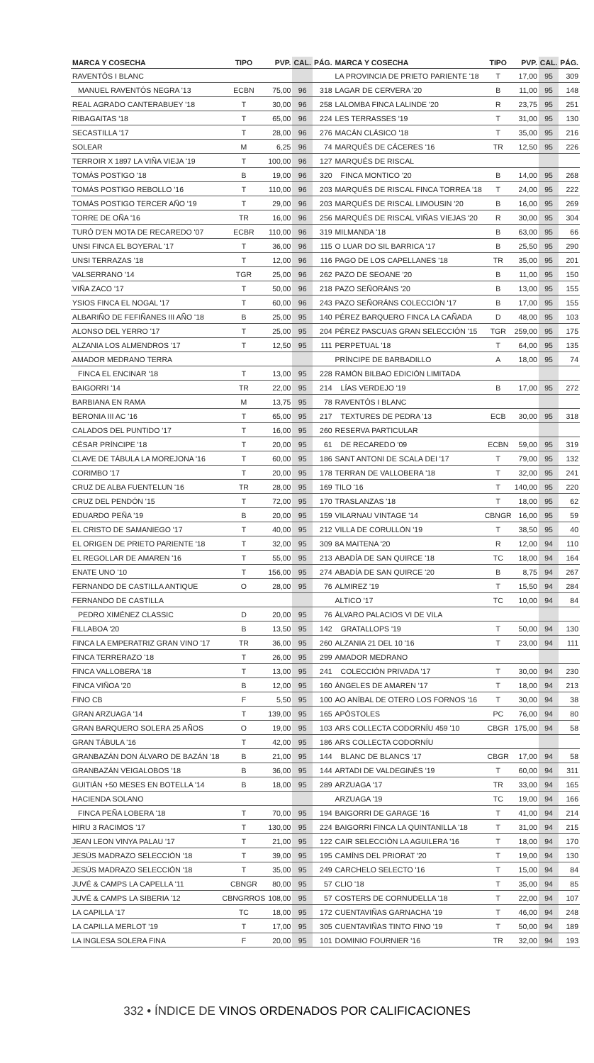| MARCA Y COSECHA | TIPO | PVP. | CAL. | PÁG. |
| --- | --- | --- | --- | --- |
| RAVENTÓS I BLANC | | | | |
| MANUEL RAVENTÓS NEGRA '13 | ECBN | 75,00 | 96 | 318 |
| REAL AGRADO CANTERABUEY '18 | T | 30,00 | 96 | 258 |
| RIBAGAITAS '18 | T | 65,00 | 96 | 224 |
| SECASTILLA '17 | T | 28,00 | 96 | 276 |
| SOLEAR | M | 6,25 | 96 | 74 |
| TERROIR X 1897 LA VIÑA VIEJA '19 | T | 100,00 | 96 | 127 |
| TOMÁS POSTIGO '18 | B | 19,00 | 96 | 320 |
| TOMÁS POSTIGO REBOLLO '16 | T | 110,00 | 96 | 203 |
| TOMÁS POSTIGO TERCER AÑO '19 | T | 29,00 | 96 | 203 |
| TORRE DE OÑA '16 | TR | 16,00 | 96 | 256 |
| TURÓ D'EN MOTA DE RECAREDO '07 | ECBR | 110,00 | 96 | 319 |
| UNSI FINCA EL BOYERAL '17 | T | 36,00 | 96 | 115 |
| UNSI TERRAZAS '18 | T | 12,00 | 96 | 116 |
| VALSERRANO '14 | TGR | 25,00 | 96 | 262 |
| VIÑA ZACO '17 | T | 50,00 | 96 | 218 |
| YSIOS FINCA EL NOGAL '17 | T | 60,00 | 96 | 243 |
| ALBARIÑO DE FEFIÑANES III AÑO '18 | B | 25,00 | 95 | 140 |
| ALONSO DEL YERRO '17 | T | 25,00 | 95 | 204 |
| ALZANIA LOS ALMENDROS '17 | T | 12,50 | 95 | 111 |
| AMADOR MEDRANO TERRA | | | | |
| FINCA EL ENCINAR '18 | T | 13,00 | 95 | 228 |
| BAIGORRI '14 | TR | 22,00 | 95 | 214 |
| BARBIANA EN RAMA | M | 13,75 | 95 | 78 |
| BERONIA III AC '16 | T | 65,00 | 95 | 217 |
| CALADOS DEL PUNTIDO '17 | T | 16,00 | 95 | 260 |
| CÉSAR PRÍNCIPE '18 | T | 20,00 | 95 | 61 |
| CLAVE DE TÁBULA LA MOREJONA '16 | T | 60,00 | 95 | 186 |
| CORIMBO '17 | T | 20,00 | 95 | 178 |
| CRUZ DE ALBA FUENTELUN '16 | TR | 28,00 | 95 | 169 |
| CRUZ DEL PENDÓN '15 | T | 72,00 | 95 | 170 |
| EDUARDO PEÑA '19 | B | 20,00 | 95 | 159 |
| EL CRISTO DE SAMANIEGO '17 | T | 40,00 | 95 | 212 |
| EL ORIGEN DE PRIETO PARIENTE '18 | T | 32,00 | 95 | 309 |
| EL REGOLLAR DE AMAREN '16 | T | 55,00 | 95 | 213 |
| ENATE UNO '10 | T | 156,00 | 95 | 274 |
| FERNANDO DE CASTILLA ANTIQUE | O | 28,00 | 95 | 76 |
| FERNANDO DE CASTILLA | | | | |
| PEDRO XIMÉNEZ CLASSIC | D | 20,00 | 95 | 76 |
| FILLABOA '20 | B | 13,50 | 95 | 142 |
| FINCA LA EMPERATRIZ GRAN VINO '17 | TR | 36,00 | 95 | 260 |
| FINCA TERRERAZO '18 | T | 26,00 | 95 | 299 |
| FINCA VALLOBERA '18 | T | 13,00 | 95 | 241 |
| FINCA VIÑOA '20 | B | 12,00 | 95 | 160 |
| FINO CB | F | 5,50 | 95 | 100 |
| GRAN ARZUAGA '14 | T | 139,00 | 95 | 165 |
| GRAN BARQUERO SOLERA 25 AÑOS | O | 19,00 | 95 | 103 |
| GRAN TÁBULA '16 | T | 42,00 | 95 | 186 |
| GRANBAZÁN DON ÁLVARO DE BAZÁN '18 | B | 21,00 | 95 | 144 |
| GRANBAZÁN VEIGALOBOS '18 | B | 36,00 | 95 | 144 |
| GUITIÁN +50 MESES EN BOTELLA '14 | B | 18,00 | 95 | 289 |
| HACIENDA SOLANO | | | | |
| FINCA PEÑA LOBERA '18 | T | 70,00 | 95 | 194 |
| HIRU 3 RACIMOS '17 | T | 130,00 | 95 | 224 |
| JEAN LEON VINYA PALAU '17 | T | 21,00 | 95 | 122 |
| JESÚS MADRAZO SELECCIÓN '18 | T | 39,00 | 95 | 195 |
| JESÚS MADRAZO SELECCIÓN '18 | T | 35,00 | 95 | 249 |
| JUVÉ & CAMPS LA CAPELLA '11 | CBNGR | 80,00 | 95 | 57 |
| JUVÉ & CAMPS LA SIBERIA '12 | CBNGRROS | 108,00 | 95 | 57 |
| LA CAPILLA '17 | TC | 18,00 | 95 | 172 |
| LA CAPILLA MERLOT '19 | T | 17,00 | 95 | 305 |
| LA INGLESA SOLERA FINA | F | 20,00 | 95 | 101 |
| MARCA Y COSECHA | TIPO | PVP. | CAL. | PÁG. |
| --- | --- | --- | --- | --- |
| LA PROVINCIA DE PRIETO PARIENTE '18 | T | 17,00 | 95 | 309 |
| LAGAR DE CERVERA '20 | B | 11,00 | 95 | 148 |
| LALOMBA FINCA LALINDE '20 | R | 23,75 | 95 | 251 |
| LES TERRASSES '19 | T | 31,00 | 95 | 130 |
| MACÁN CLÁSICO '18 | T | 35,00 | 95 | 216 |
| MARQUÉS DE CÁCERES '16 | TR | 12,50 | 95 | 226 |
| MARQUÉS DE RISCAL | | | | |
| FINCA MONTICO '20 | B | 14,00 | 95 | 268 |
| MARQUÉS DE RISCAL FINCA TORREA '18 | T | 24,00 | 95 | 222 |
| MARQUÉS DE RISCAL LIMOUSIN '20 | B | 16,00 | 95 | 269 |
| MARQUÉS DE RISCAL VIÑAS VIEJAS '20 | R | 30,00 | 95 | 304 |
| MILMANDA '18 | B | 63,00 | 95 | 66 |
| O LUAR DO SIL BARRICA '17 | B | 25,50 | 95 | 290 |
| PAGO DE LOS CAPELLANES '18 | TR | 35,00 | 95 | 201 |
| PAZO DE SEOANE '20 | B | 11,00 | 95 | 150 |
| PAZO SEÑORÁNS '20 | B | 13,00 | 95 | 155 |
| PAZO SEÑORÁNS COLECCIÓN '17 | B | 17,00 | 95 | 155 |
| PÉREZ BARQUERO FINCA LA CAÑADA | D | 48,00 | 95 | 103 |
| PÉREZ PASCUAS GRAN SELECCIÓN '15 | TGR | 259,00 | 95 | 175 |
| PERPETUAL '18 | T | 64,00 | 95 | 135 |
| PRÍNCIPE DE BARBADILLO | A | 18,00 | 95 | 74 |
| RAMÓN BILBAO EDICIÓN LIMITADA | | | | |
| LÍAS VERDEJO '19 | B | 17,00 | 95 | 272 |
| RAVENTÓS I BLANC | | | | |
| TEXTURES DE PEDRA '13 | ECB | 30,00 | 95 | 318 |
| RESERVA PARTICULAR | | | | |
| DE RECAREDO '09 | ECBN | 59,00 | 95 | 319 |
| SANT ANTONI DE SCALA DEI '17 | T | 79,00 | 95 | 132 |
| TERRAN DE VALLOBERA '18 | T | 32,00 | 95 | 241 |
| TILO '16 | T | 140,00 | 95 | 220 |
| TRASLANZAS '18 | T | 18,00 | 95 | 62 |
| VILARNAU VINTAGE '14 | CBNGR | 16,00 | 95 | 59 |
| VILLA DE CORULLÓN '19 | T | 38,50 | 95 | 40 |
| 8A MAITENA '20 | R | 12,00 | 94 | 110 |
| ABADÍA DE SAN QUIRCE '18 | TC | 18,00 | 94 | 164 |
| ABADÍA DE SAN QUIRCE '20 | B | 8,75 | 94 | 267 |
| ALMIREZ '19 | T | 15,50 | 94 | 284 |
| ALTICO '17 | TC | 10,00 | 94 | 84 |
| ÁLVARO PALACIOS VI DE VILA | | | | |
| GRATALLOPS '19 | T | 50,00 | 94 | 130 |
| ALZANIA 21 DEL 10 '16 | T | 23,00 | 94 | 111 |
| AMADOR MEDRANO | | | | |
| COLECCIÓN PRIVADA '17 | T | 30,00 | 94 | 230 |
| ÁNGELES DE AMAREN '17 | T | 18,00 | 94 | 213 |
| AO ANÍBAL DE OTERO LOS FORNOS '16 | T | 30,00 | 94 | 38 |
| APÓSTOLES | PC | 76,00 | 94 | 80 |
| ARS COLLECTA CODORNÍU 459 '10 | CBGR | 175,00 | 94 | 58 |
| ARS COLLECTA CODORNÍU | | | | |
| BLANC DE BLANCS '17 | CBGR | 17,00 | 94 | 58 |
| ARTADI DE VALDEGINÉS '19 | T | 60,00 | 94 | 311 |
| ARZUAGA '17 | TR | 33,00 | 94 | 165 |
| ARZUAGA '19 | TC | 19,00 | 94 | 166 |
| BAIGORRI DE GARAGE '16 | T | 41,00 | 94 | 214 |
| BAIGORRI FINCA LA QUINTANILLA '18 | T | 31,00 | 94 | 215 |
| CAIR SELECCIÓN LA AGUILERA '16 | T | 18,00 | 94 | 170 |
| CAMÍNS DEL PRIORAT '20 | T | 19,00 | 94 | 130 |
| CARCHELO SELECTO '16 | T | 15,00 | 94 | 84 |
| CLIO '18 | T | 35,00 | 94 | 85 |
| COSTERS DE CORNUDELLA '18 | T | 22,00 | 94 | 107 |
| CUENTAVIÑAS GARNACHA '19 | T | 46,00 | 94 | 248 |
| CUENTAVIÑAS TINTO FINO '19 | T | 50,00 | 94 | 189 |
| DOMINIO FOURNIER '16 | TR | 32,00 | 94 | 193 |
332 • ÍNDICE DE VINOS ORDENADOS POR CALIFICACIONES